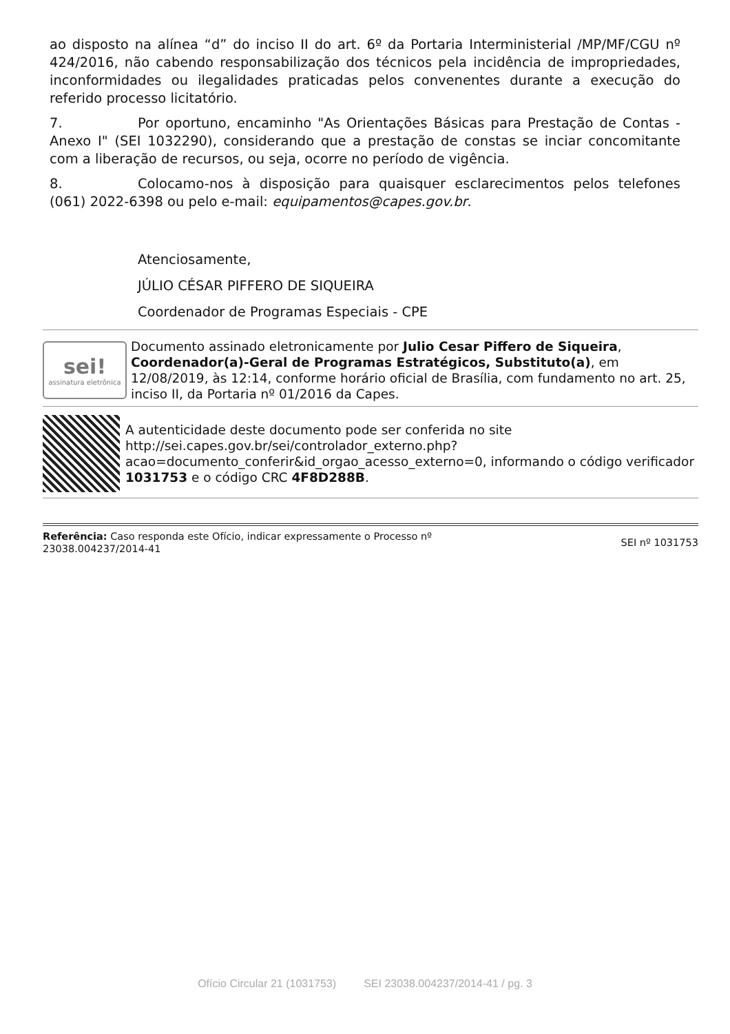ao disposto na alínea “d” do inciso II do art. 6º da Portaria Interministerial /MP/MF/CGU nº 424/2016, não cabendo responsabilização dos técnicos pela incidência de impropriedades, inconformidades ou ilegalidades praticadas pelos convenentes durante a execução do referido processo licitatório.
7. Por oportuno, encaminho "As Orientações Básicas para Prestação de Contas - Anexo I" (SEI 1032290), considerando que a prestação de constas se inciar concomitante com a liberação de recursos, ou seja, ocorre no período de vigência.
8. Colocamo-nos à disposição para quaisquer esclarecimentos pelos telefones (061) 2022-6398 ou pelo e-mail: equipamentos@capes.gov.br.
Atenciosamente,
JÚLIO CÉSAR PIFFERO DE SIQUEIRA
Coordenador de Programas Especiais - CPE
sei!
assinatura eletrônica
Documento assinado eletronicamente por Julio Cesar Piffero de Siqueira, Coordenador(a)-Geral de Programas Estratégicos, Substituto(a), em 12/08/2019, às 12:14, conforme horário oficial de Brasília, com fundamento no art. 25, inciso II, da Portaria nº 01/2016 da Capes.
A autenticidade deste documento pode ser conferida no site http://sei.capes.gov.br/sei/controlador_externo.php? acao=documento_conferir&id_orgao_acesso_externo=0, informando o código verificador 1031753 e o código CRC 4F8D288B.
Referência: Caso responda este Ofício, indicar expressamente o Processo nº
23038.004237/2014-41
SEI nº 1031753
Ofício Circular 21 (1031753) SEI 23038.004237/2014-41 / pg. 3